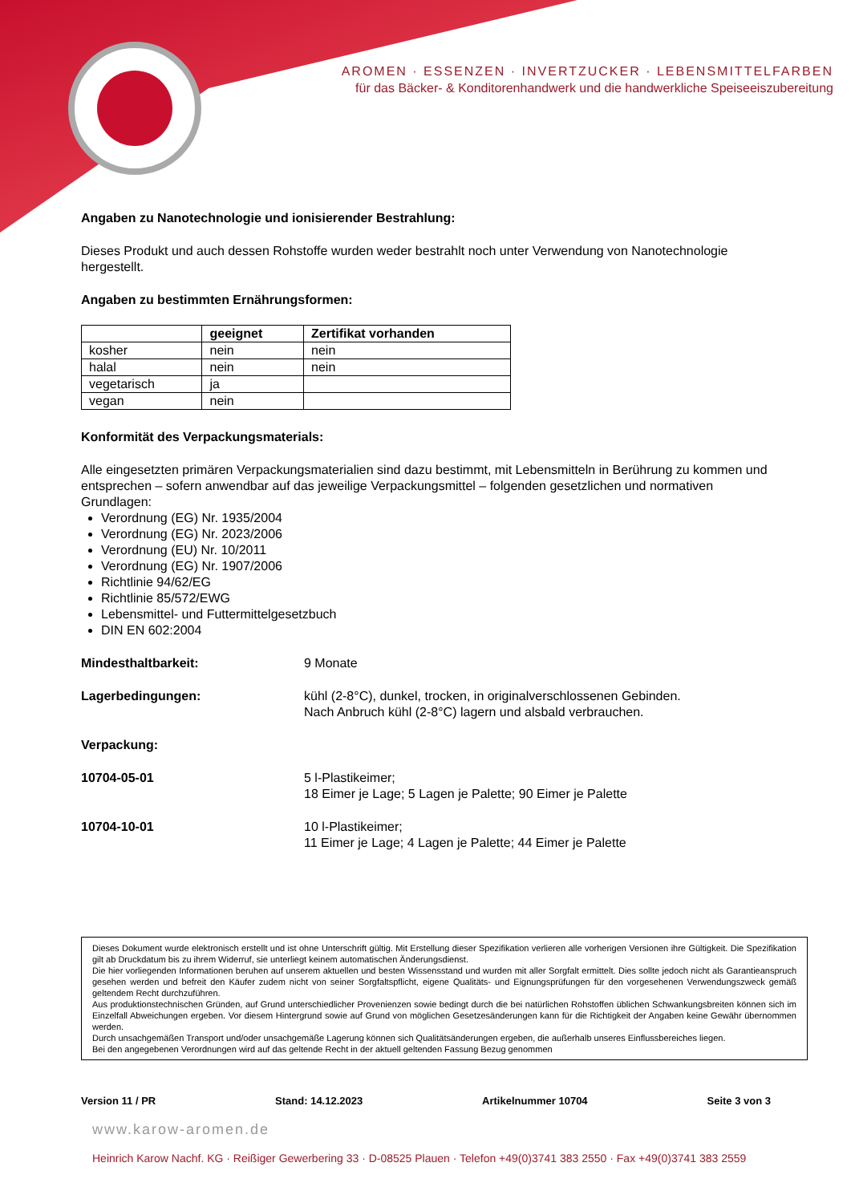AROMEN · ESSENZEN · INVERTZUCKER · LEBENSMITTELFARBEN
für das Bäcker- & Konditorenhandwerk und die handwerkliche Speiseeiszubereitung
Angaben zu Nanotechnologie und ionisierender Bestrahlung:
Dieses Produkt und auch dessen Rohstoffe wurden weder bestrahlt noch unter Verwendung von Nanotechnologie hergestellt.
Angaben zu bestimmten Ernährungsformen:
| | geeignet | Zertifikat vorhanden |
| --- | --- | --- |
| kosher | nein | nein |
| halal | nein | nein |
| vegetarisch | ja | |
| vegan | nein | |
Konformität des Verpackungsmaterials:
Alle eingesetzten primären Verpackungsmaterialien sind dazu bestimmt, mit Lebensmitteln in Berührung zu kommen und entsprechen – sofern anwendbar auf das jeweilige Verpackungsmittel – folgenden gesetzlichen und normativen Grundlagen:
Verordnung (EG) Nr. 1935/2004
Verordnung (EG) Nr. 2023/2006
Verordnung (EU) Nr. 10/2011
Verordnung (EG) Nr. 1907/2006
Richtlinie 94/62/EG
Richtlinie 85/572/EWG
Lebensmittel- und Futtermittelgesetzbuch
DIN EN 602:2004
Mindesthaltbarkeit: 9 Monate
Lagerbedingungen: kühl (2-8°C), dunkel, trocken, in originalverschlossenen Gebinden.
Nach Anbruch kühl (2-8°C) lagern und alsbald verbrauchen.
Verpackung:
10704-05-01 5 l-Plastikeimer;
18 Eimer je Lage; 5 Lagen je Palette; 90 Eimer je Palette
10704-10-01 10 l-Plastikeimer;
11 Eimer je Lage; 4 Lagen je Palette; 44 Eimer je Palette
Dieses Dokument wurde elektronisch erstellt und ist ohne Unterschrift gültig. Mit Erstellung dieser Spezifikation verlieren alle vorherigen Versionen ihre Gültigkeit. Die Spezifikation gilt ab Druckdatum bis zu ihrem Widerruf, sie unterliegt keinem automatischen Änderungsdienst.
Die hier vorliegenden Informationen beruhen auf unserem aktuellen und besten Wissensstand und wurden mit aller Sorgfalt ermittelt. Dies sollte jedoch nicht als Garantieanspruch gesehen werden und befreit den Käufer zudem nicht von seiner Sorgfaltspflicht, eigene Qualitäts- und Eignungsprüfungen für den vorgesehenen Verwendungszweck gemäß geltendem Recht durchzuführen.
Aus produktionstechnischen Gründen, auf Grund unterschiedlicher Provenienzen sowie bedingt durch die bei natürlichen Rohstoffen üblichen Schwankungsbreiten können sich im Einzelfall Abweichungen ergeben. Vor diesem Hintergrund sowie auf Grund von möglichen Gesetzesänderungen kann für die Richtigkeit der Angaben keine Gewähr übernommen werden.
Durch unsachgemäßen Transport und/oder unsachgemäße Lagerung können sich Qualitätsänderungen ergeben, die außerhalb unseres Einflussbereiches liegen.
Bei den angegebenen Verordnungen wird auf das geltende Recht in der aktuell geltenden Fassung Bezug genommen
Version 11 / PR Stand: 14.12.2023 Artikelnummer 10704 Seite 3 von 3
www.karow-aromen.de
Heinrich Karow Nachf. KG · Reißiger Gewerbering 33 · D-08525 Plauen · Telefon +49(0)3741 383 2550 · Fax +49(0)3741 383 2559